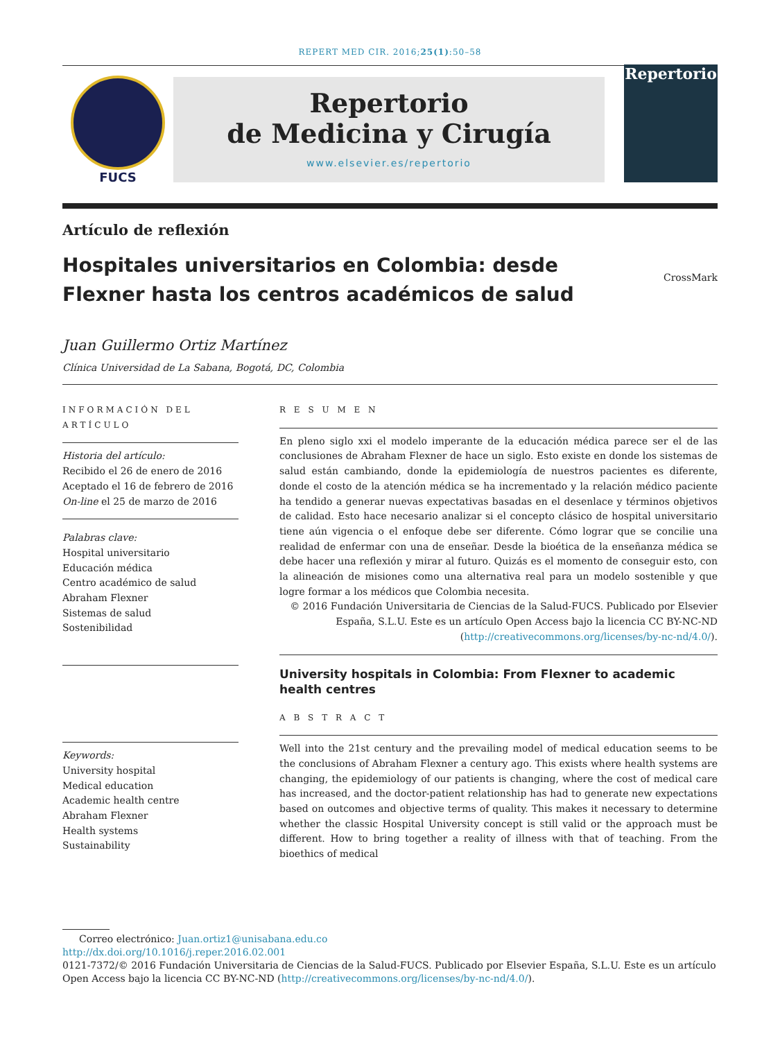REPERT MED CIR. 2016;25(1):50–58
FUCS
Repertorio
de Medicina y Cirugía
www.elsevier.es/repertorio
Repertorio
Artículo de reflexión
Hospitales universitarios en Colombia: desde Flexner hasta los centros académicos de salud
CrossMark
Juan Guillermo Ortiz Martínez
Clínica Universidad de La Sabana, Bogotá, DC, Colombia
INFORMACIÓN DEL ARTÍCULO
Historia del artículo:
Recibido el 26 de enero de 2016
Aceptado el 16 de febrero de 2016
On-line el 25 de marzo de 2016
Palabras clave:
Hospital universitario
Educación médica
Centro académico de salud
Abraham Flexner
Sistemas de salud
Sostenibilidad
Keywords:
University hospital
Medical education
Academic health centre
Abraham Flexner
Health systems
Sustainability
R E S U M E N
En pleno siglo xxi el modelo imperante de la educación médica parece ser el de las conclusiones de Abraham Flexner de hace un siglo. Esto existe en donde los sistemas de salud están cambiando, donde la epidemiología de nuestros pacientes es diferente, donde el costo de la atención médica se ha incrementado y la relación médico paciente ha tendido a generar nuevas expectativas basadas en el desenlace y términos objetivos de calidad. Esto hace necesario analizar si el concepto clásico de hospital universitario tiene aún vigencia o el enfoque debe ser diferente. Cómo lograr que se concilie una realidad de enfermar con una de enseñar. Desde la bioética de la enseñanza médica se debe hacer una reflexión y mirar al futuro. Quizás es el momento de conseguir esto, con la alineación de misiones como una alternativa real para un modelo sostenible y que logre formar a los médicos que Colombia necesita.
© 2016 Fundación Universitaria de Ciencias de la Salud-FUCS. Publicado por Elsevier España, S.L.U. Este es un artículo Open Access bajo la licencia CC BY-NC-ND (http://creativecommons.org/licenses/by-nc-nd/4.0/).
University hospitals in Colombia: From Flexner to academic health centres
A B S T R A C T
Well into the 21st century and the prevailing model of medical education seems to be the conclusions of Abraham Flexner a century ago. This exists where health systems are changing, the epidemiology of our patients is changing, where the cost of medical care has increased, and the doctor-patient relationship has had to generate new expectations based on outcomes and objective terms of quality. This makes it necessary to determine whether the classic Hospital University concept is still valid or the approach must be different. How to bring together a reality of illness with that of teaching. From the bioethics of medical
Correo electrónico: Juan.ortiz1@unisabana.edu.co
http://dx.doi.org/10.1016/j.reper.2016.02.001
0121-7372/© 2016 Fundación Universitaria de Ciencias de la Salud-FUCS. Publicado por Elsevier España, S.L.U. Este es un artículo Open Access bajo la licencia CC BY-NC-ND (http://creativecommons.org/licenses/by-nc-nd/4.0/).